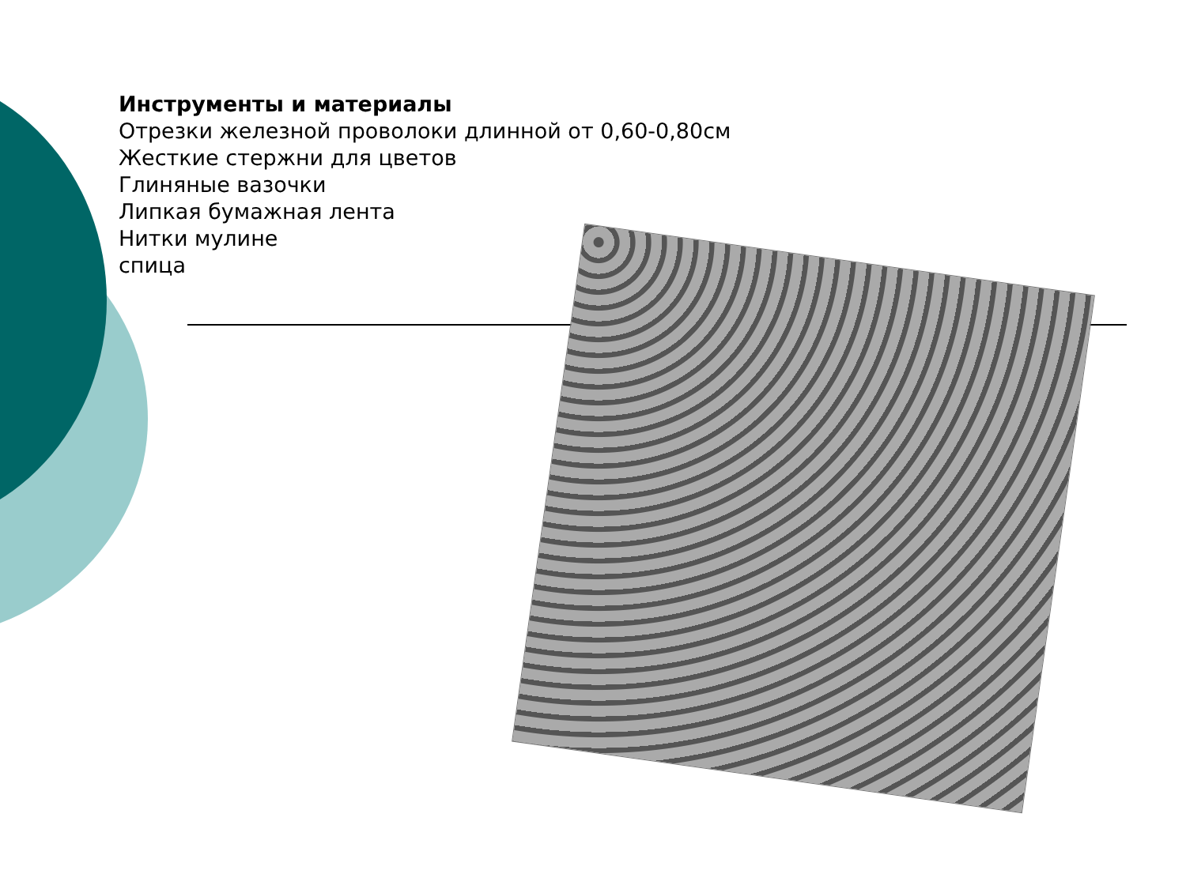Инструменты и материалы
Отрезки железной проволоки длинной от 0,60-0,80см
Жесткие стержни для цветов
Глиняные вазочки
Липкая бумажная лента
Нитки мулине
спица